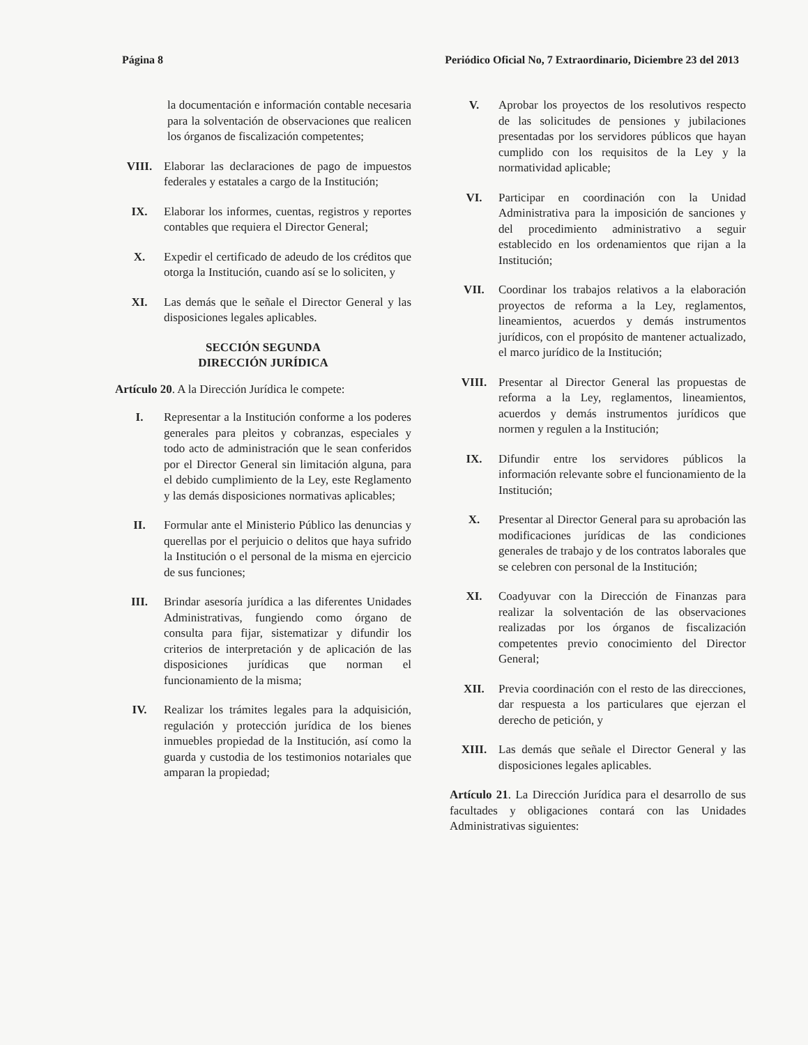Página 8 Periódico Oficial No, 7 Extraordinario, Diciembre 23 del 2013
la documentación e información contable necesaria para la solventación de observaciones que realicen los órganos de fiscalización competentes;
VIII. Elaborar las declaraciones de pago de impuestos federales y estatales a cargo de la Institución;
IX. Elaborar los informes, cuentas, registros y reportes contables que requiera el Director General;
X. Expedir el certificado de adeudo de los créditos que otorga la Institución, cuando así se lo soliciten, y
XI. Las demás que le señale el Director General y las disposiciones legales aplicables.
SECCIÓN SEGUNDA
DIRECCIÓN JURÍDICA
Artículo 20. A la Dirección Jurídica le compete:
I. Representar a la Institución conforme a los poderes generales para pleitos y cobranzas, especiales y todo acto de administración que le sean conferidos por el Director General sin limitación alguna, para el debido cumplimiento de la Ley, este Reglamento y las demás disposiciones normativas aplicables;
II. Formular ante el Ministerio Público las denuncias y querellas por el perjuicio o delitos que haya sufrido la Institución o el personal de la misma en ejercicio de sus funciones;
III. Brindar asesoría jurídica a las diferentes Unidades Administrativas, fungiendo como órgano de consulta para fijar, sistematizar y difundir los criterios de interpretación y de aplicación de las disposiciones jurídicas que norman el funcionamiento de la misma;
IV. Realizar los trámites legales para la adquisición, regulación y protección jurídica de los bienes inmuebles propiedad de la Institución, así como la guarda y custodia de los testimonios notariales que amparan la propiedad;
V. Aprobar los proyectos de los resolutivos respecto de las solicitudes de pensiones y jubilaciones presentadas por los servidores públicos que hayan cumplido con los requisitos de la Ley y la normatividad aplicable;
VI. Participar en coordinación con la Unidad Administrativa para la imposición de sanciones y del procedimiento administrativo a seguir establecido en los ordenamientos que rijan a la Institución;
VII. Coordinar los trabajos relativos a la elaboración proyectos de reforma a la Ley, reglamentos, lineamientos, acuerdos y demás instrumentos jurídicos, con el propósito de mantener actualizado, el marco jurídico de la Institución;
VIII. Presentar al Director General las propuestas de reforma a la Ley, reglamentos, lineamientos, acuerdos y demás instrumentos jurídicos que normen y regulen a la Institución;
IX. Difundir entre los servidores públicos la información relevante sobre el funcionamiento de la Institución;
X. Presentar al Director General para su aprobación las modificaciones jurídicas de las condiciones generales de trabajo y de los contratos laborales que se celebren con personal de la Institución;
XI. Coadyuvar con la Dirección de Finanzas para realizar la solventación de las observaciones realizadas por los órganos de fiscalización competentes previo conocimiento del Director General;
XII. Previa coordinación con el resto de las direcciones, dar respuesta a los particulares que ejerzan el derecho de petición, y
XIII. Las demás que señale el Director General y las disposiciones legales aplicables.
Artículo 21. La Dirección Jurídica para el desarrollo de sus facultades y obligaciones contará con las Unidades Administrativas siguientes: